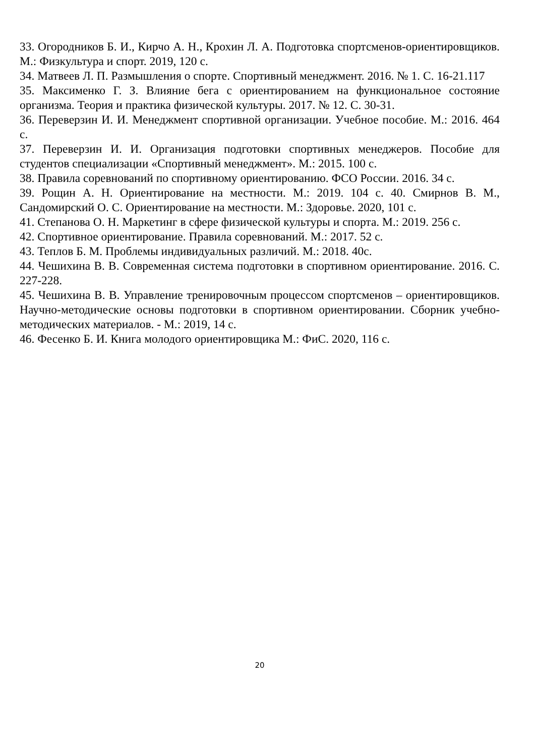33. Огородников Б. И., Кирчо А. Н., Крохин Л. А. Подготовка спортсменов-ориентировщиков. М.: Физкультура и спорт. 2019, 120 с.
34. Матвеев Л. П. Размышления о спорте. Спортивный менеджмент. 2016. № 1. С. 16-21.117
35. Максименко Г. З. Влияние бега с ориентированием на функциональное состояние организма. Теория и практика физической культуры. 2017. № 12. С. 30-31.
36. Переверзин И. И. Менеджмент спортивной организации. Учебное пособие. М.: 2016. 464 с.
37. Переверзин И. И. Организация подготовки спортивных менеджеров. Пособие для студентов специализации «Спортивный менеджмент». М.: 2015. 100 с.
38. Правила соревнований по спортивному ориентированию. ФСО России. 2016. 34 с.
39. Рощин А. Н. Ориентирование на местности. М.: 2019. 104 с. 40. Смирнов В. М., Сандомирский О. С. Ориентирование на местности. М.: Здоровье. 2020, 101 с.
41. Степанова О. Н. Маркетинг в сфере физической культуры и спорта. М.: 2019. 256 с.
42. Спортивное ориентирование. Правила соревнований. М.: 2017. 52 с.
43. Теплов Б. М. Проблемы индивидуальных различий. М.: 2018. 40с.
44. Чешихина В. В. Современная система подготовки в спортивном ориентирование. 2016. С. 227-228.
45. Чешихина В. В. Управление тренировочным процессом спортсменов – ориентировщиков. Научно-методические основы подготовки в спортивном ориентировании. Сборник учебно-методических материалов. - М.: 2019, 14 с.
46. Фесенко Б. И. Книга молодого ориентировщика М.: ФиС. 2020, 116 с.
20